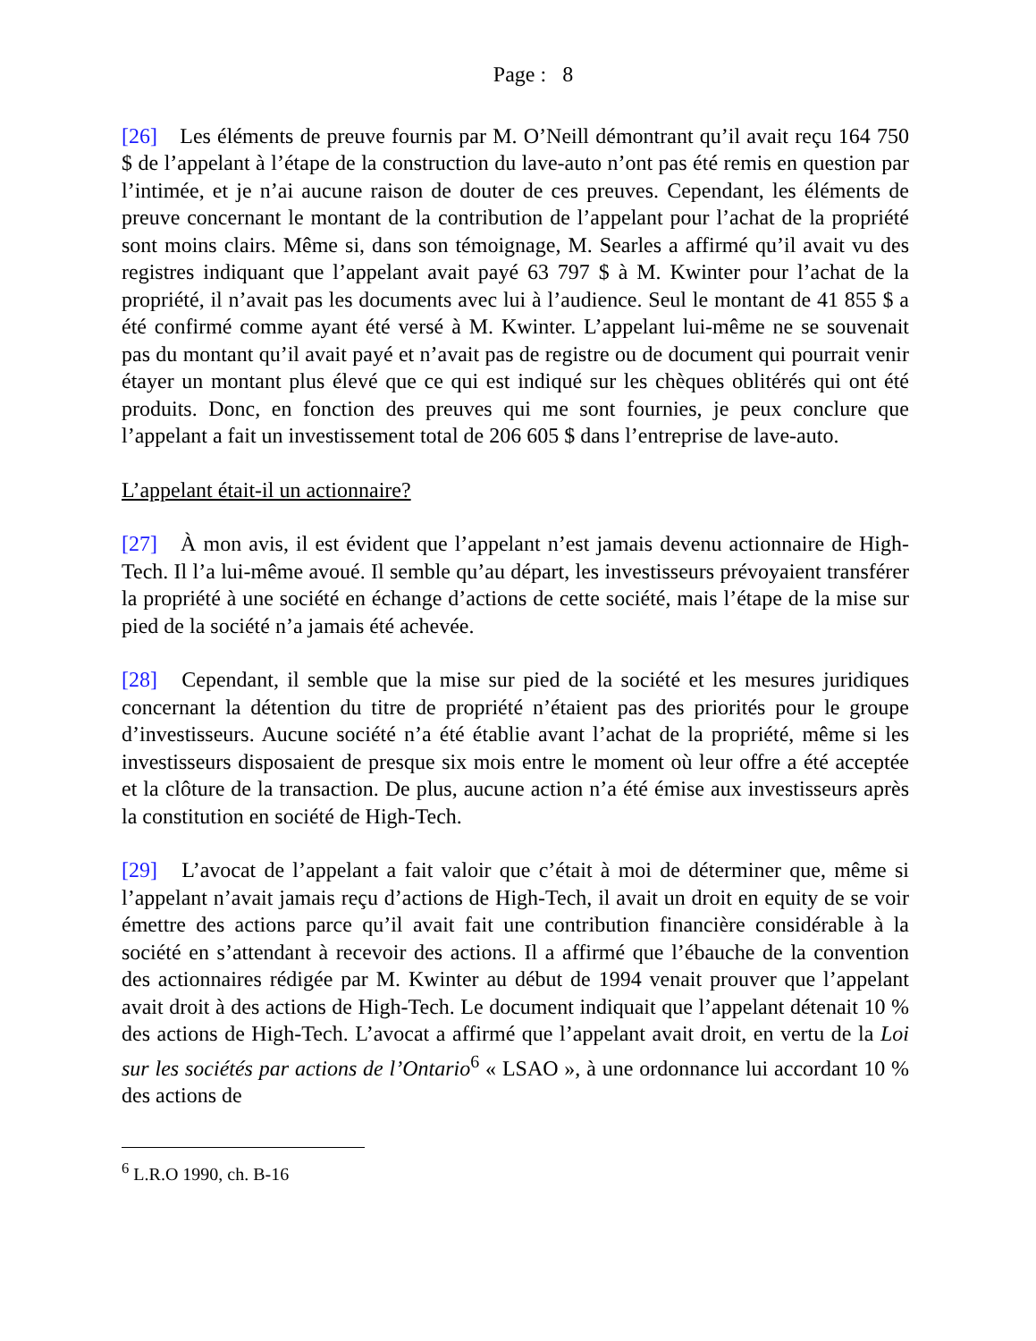Page : 8
[26] Les éléments de preuve fournis par M. O’Neill démontrant qu’il avait reçu 164 750 $ de l’appelant à l’étape de la construction du lave-auto n’ont pas été remis en question par l’intimée, et je n’ai aucune raison de douter de ces preuves. Cependant, les éléments de preuve concernant le montant de la contribution de l’appelant pour l’achat de la propriété sont moins clairs. Même si, dans son témoignage, M. Searles a affirmé qu’il avait vu des registres indiquant que l’appelant avait payé 63 797 $ à M. Kwinter pour l’achat de la propriété, il n’avait pas les documents avec lui à l’audience. Seul le montant de 41 855 $ a été confirmé comme ayant été versé à M. Kwinter. L’appelant lui-même ne se souvenait pas du montant qu’il avait payé et n’avait pas de registre ou de document qui pourrait venir étayer un montant plus élevé que ce qui est indiqué sur les chèques oblitérés qui ont été produits. Donc, en fonction des preuves qui me sont fournies, je peux conclure que l’appelant a fait un investissement total de 206 605 $ dans l’entreprise de lave-auto.
L’appelant était-il un actionnaire?
[27] À mon avis, il est évident que l’appelant n’est jamais devenu actionnaire de High-Tech. Il l’a lui-même avoué. Il semble qu’au départ, les investisseurs prévoyaient transférer la propriété à une société en échange d’actions de cette société, mais l’étape de la mise sur pied de la société n’a jamais été achevée.
[28] Cependant, il semble que la mise sur pied de la société et les mesures juridiques concernant la détention du titre de propriété n’étaient pas des priorités pour le groupe d’investisseurs. Aucune société n’a été établie avant l’achat de la propriété, même si les investisseurs disposaient de presque six mois entre le moment où leur offre a été acceptée et la clôture de la transaction. De plus, aucune action n’a été émise aux investisseurs après la constitution en société de High-Tech.
[29] L’avocat de l’appelant a fait valoir que c’était à moi de déterminer que, même si l’appelant n’avait jamais reçu d’actions de High-Tech, il avait un droit en equity de se voir émettre des actions parce qu’il avait fait une contribution financière considérable à la société en s’attendant à recevoir des actions. Il a affirmé que l’ébauche de la convention des actionnaires rédigée par M. Kwinter au début de 1994 venait prouver que l’appelant avait droit à des actions de High-Tech. Le document indiquait que l’appelant détenait 10 % des actions de High-Tech. L’avocat a affirmé que l’appelant avait droit, en vertu de la Loi sur les sociétés par actions de l’Ontario<sup>6</sup> « LSAO », à une ordonnance lui accordant 10 % des actions de
<sup>6</sup> L.R.O 1990, ch. B-16